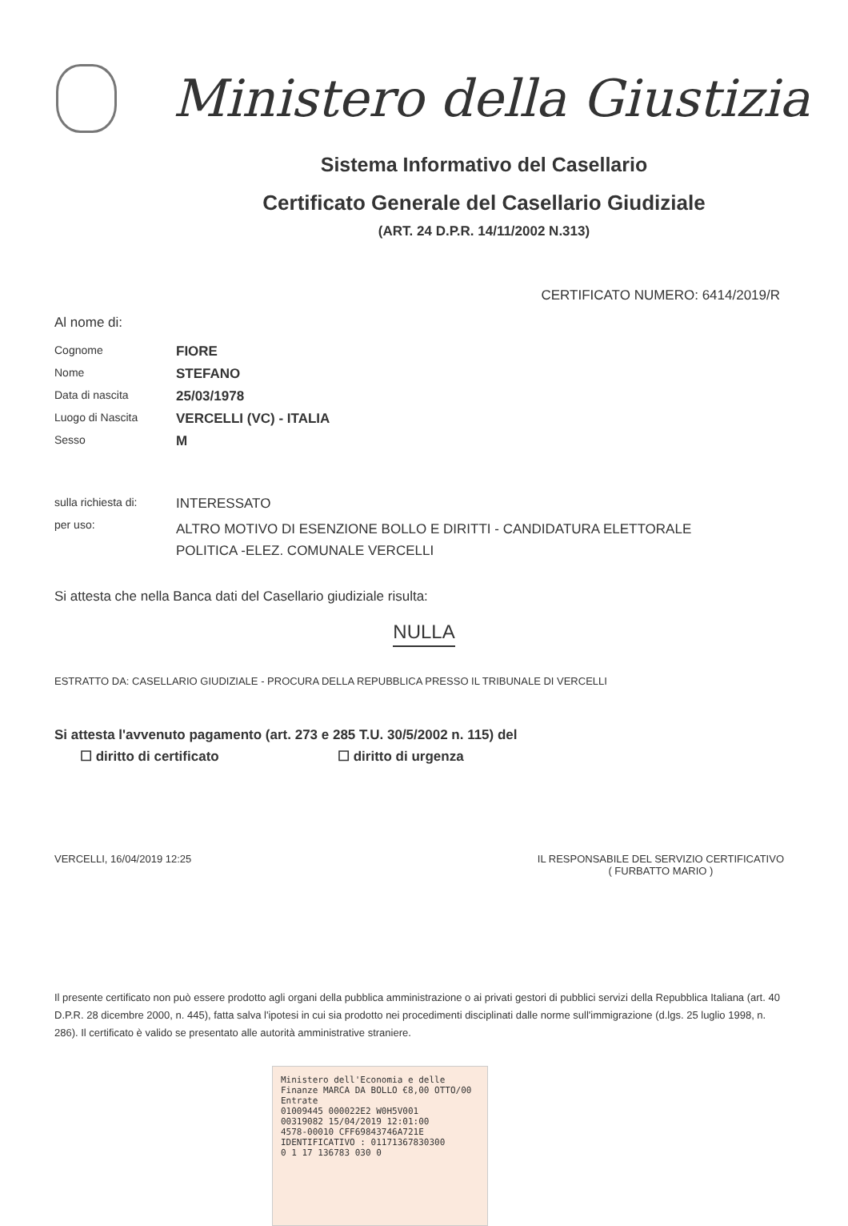Ministero della Giustizia
Sistema Informativo del Casellario
Certificato Generale del Casellario Giudiziale
(ART. 24 D.P.R. 14/11/2002 N.313)
CERTIFICATO NUMERO: 6414/2019/R
Al nome di:
| Cognome | FIORE |
| Nome | STEFANO |
| Data di nascita | 25/03/1978 |
| Luogo di Nascita | VERCELLI (VC) - ITALIA |
| Sesso | M |
| sulla richiesta di: | INTERESSATO |
| per uso: | ALTRO MOTIVO DI ESENZIONE BOLLO E DIRITTI - CANDIDATURA ELETTORALE POLITICA -ELEZ. COMUNALE VERCELLI |
Si attesta che nella Banca dati del Casellario giudiziale risulta:
NULLA
ESTRATTO DA: CASELLARIO GIUDIZIALE - PROCURA DELLA REPUBBLICA PRESSO IL TRIBUNALE DI VERCELLI
Si attesta l'avvenuto pagamento (art. 273 e 285 T.U. 30/5/2002 n. 115) del
☐ diritto di certificato ☐ diritto di urgenza
VERCELLI, 16/04/2019 12:25 IL RESPONSABILE DEL SERVIZIO CERTIFICATIVO
( FURBATTO MARIO )
Il presente certificato non può essere prodotto agli organi della pubblica amministrazione o ai privati gestori di pubblici servizi della Repubblica Italiana (art. 40 D.P.R. 28 dicembre 2000, n. 445), fatta salva l'ipotesi in cui sia prodotto nei procedimenti disciplinati dalle norme sull'immigrazione (d.lgs. 25 luglio 1998, n. 286). Il certificato è valido se presentato alle autorità amministrative straniere.
Ministero dell'Economia e delle Finanze MARCA DA BOLLO €8,00 OTTO/00
Entrate
01009445 000022E2 W0H5V001
00319082 15/04/2019 12:01:00
4578-00010 CFF69843746A721E
IDENTIFICATIVO : 01171367830300
0 1 17 136783 030 0